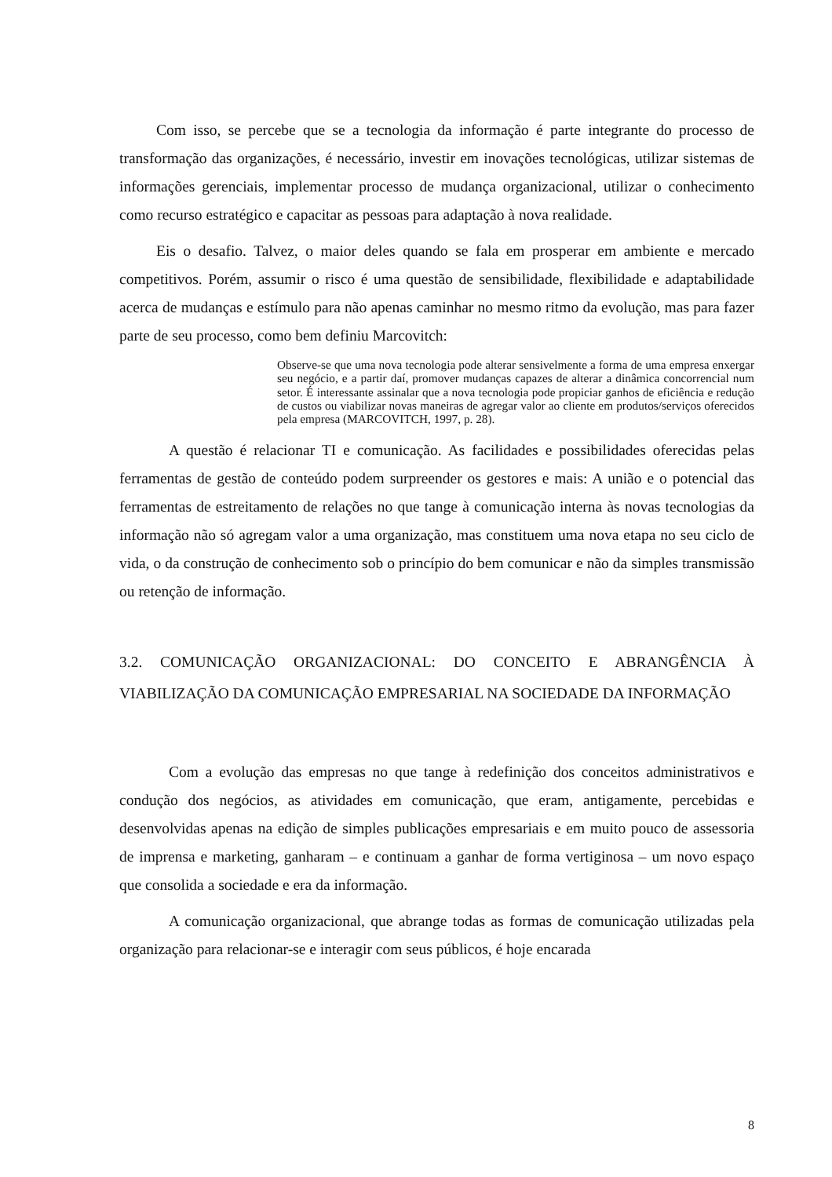Com isso, se percebe que se a tecnologia da informação é parte integrante do processo de transformação das organizações, é necessário, investir em inovações tecnológicas, utilizar sistemas de informações gerenciais, implementar processo de mudança organizacional, utilizar o conhecimento como recurso estratégico e capacitar as pessoas para adaptação à nova realidade.
Eis o desafio. Talvez, o maior deles quando se fala em prosperar em ambiente e mercado competitivos. Porém, assumir o risco é uma questão de sensibilidade, flexibilidade e adaptabilidade acerca de mudanças e estímulo para não apenas caminhar no mesmo ritmo da evolução, mas para fazer parte de seu processo, como bem definiu Marcovitch:
Observe-se que uma nova tecnologia pode alterar sensivelmente a forma de uma empresa enxergar seu negócio, e a partir daí, promover mudanças capazes de alterar a dinâmica concorrencial num setor. É interessante assinalar que a nova tecnologia pode propiciar ganhos de eficiência e redução de custos ou viabilizar novas maneiras de agregar valor ao cliente em produtos/serviços oferecidos pela empresa (MARCOVITCH, 1997, p. 28).
A questão é relacionar TI e comunicação. As facilidades e possibilidades oferecidas pelas ferramentas de gestão de conteúdo podem surpreender os gestores e mais: A união e o potencial das ferramentas de estreitamento de relações no que tange à comunicação interna às novas tecnologias da informação não só agregam valor a uma organização, mas constituem uma nova etapa no seu ciclo de vida, o da construção de conhecimento sob o princípio do bem comunicar e não da simples transmissão ou retenção de informação.
3.2. COMUNICAÇÃO ORGANIZACIONAL: DO CONCEITO E ABRANGÊNCIA À VIABILIZAÇÃO DA COMUNICAÇÃO EMPRESARIAL NA SOCIEDADE DA INFORMAÇÃO
Com a evolução das empresas no que tange à redefinição dos conceitos administrativos e condução dos negócios, as atividades em comunicação, que eram, antigamente, percebidas e desenvolvidas apenas na edição de simples publicações empresariais e em muito pouco de assessoria de imprensa e marketing, ganharam – e continuam a ganhar de forma vertiginosa – um novo espaço que consolida a sociedade e era da informação.
A comunicação organizacional, que abrange todas as formas de comunicação utilizadas pela organização para relacionar-se e interagir com seus públicos, é hoje encarada
8